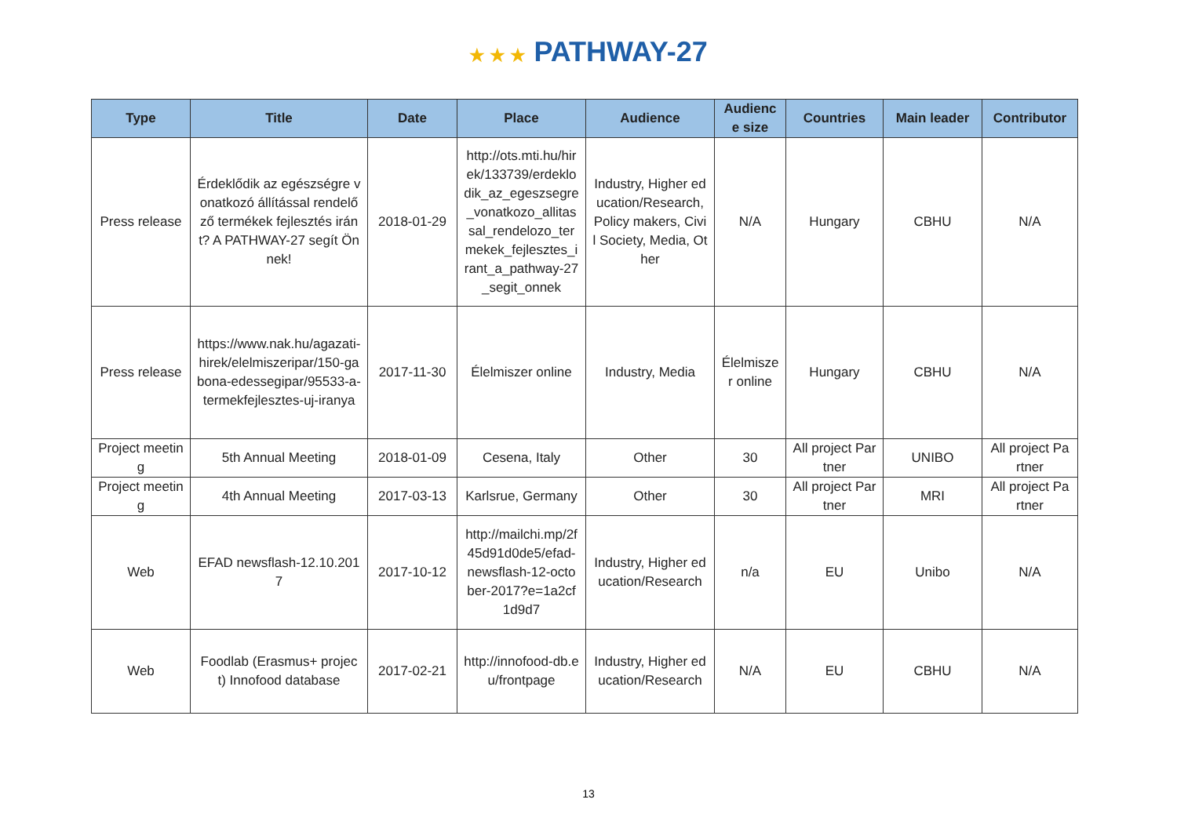★ ★ ★ PATHWAY-27
| Type | Title | Date | Place | Audience | Audience size | Countries | Main leader | Contributor |
| --- | --- | --- | --- | --- | --- | --- | --- | --- |
| Press release | Érdeklődik az egészségre vonatkozó állítással rendelőző termékek fejlesztés iránt? A PATHWAY-27 segít Önnek! | 2018-01-29 | http://ots.mti.hu/hirek/133739/erdeklodik_az_egeszsegre_vonatkozo_allitassal_rendelozo_termekek_fejlesztes_irant_a_pathway-27_segit_onnek | Industry, Higher education/Research, Policy makers, Civil Society, Media, Other | N/A | Hungary | CBHU | N/A |
| Press release | https://www.nak.hu/agazati-hirek/elelmiszeripar/150-gabona-edessegipar/95533-a-termekfejlesztes-uj-iranya | 2017-11-30 | Élelmiszer online | Industry, Media | Élelmiszer online | Hungary | CBHU | N/A |
| Project meeting | 5th Annual Meeting | 2018-01-09 | Cesena, Italy | Other | 30 | All project Partner | UNIBO | All project Partner |
| Project meeting | 4th Annual Meeting | 2017-03-13 | Karlsrue, Germany | Other | 30 | All project Partner | MRI | All project Partner |
| Web | EFAD newsflash-12.10.2017 | 2017-10-12 | http://mailchi.mp/2f45d91d0de5/efad-newsflash-12-october-2017?e=1a2cf1d9d7 | Industry, Higher education/Research | n/a | EU | Unibo | N/A |
| Web | Foodlab (Erasmus+ project) Innofood database | 2017-02-21 | http://innofood-db.eu/frontpage | Industry, Higher education/Research | N/A | EU | CBHU | N/A |
13